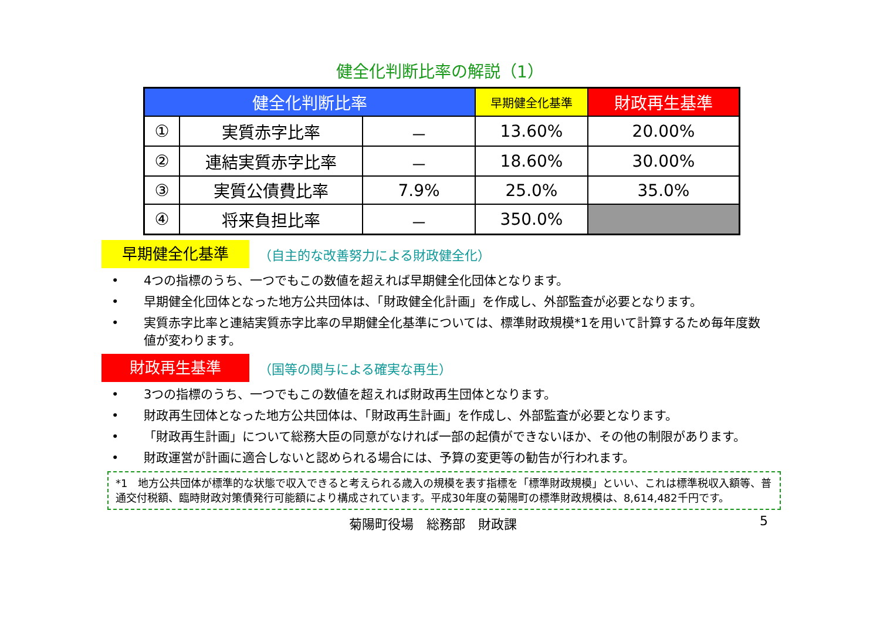健全化判断比率の解説（1）
| 健全化判断比率 | | | 早期健全化基準 | 財政再生基準 |
| ① | 実質赤字比率 | － | 13.60% | 20.00% |
| ② | 連結実質赤字比率 | － | 18.60% | 30.00% |
| ③ | 実質公債費比率 | 7.9% | 25.0% | 35.0% |
| ④ | 将来負担比率 | － | 350.0% | |
早期健全化基準
（自主的な改善努力による財政健全化）
• 4つの指標のうち、一つでもこの数値を超えれば早期健全化団体となります。
• 早期健全化団体となった地方公共団体は、「財政健全化計画」を作成し、外部監査が必要となります。
• 実質赤字比率と連結実質赤字比率の早期健全化基準については、標準財政規模*1を用いて計算するため毎年度数値が変わります。
財政再生基準
（国等の関与による確実な再生）
• 3つの指標のうち、一つでもこの数値を超えれば財政再生団体となります。
• 財政再生団体となった地方公共団体は、「財政再生計画」を作成し、外部監査が必要となります。
• 「財政再生計画」について総務大臣の同意がなければ一部の起債ができないほか、その他の制限があります。
• 財政運営が計画に適合しないと認められる場合には、予算の変更等の勧告が行われます。
*1　地方公共団体が標準的な状態で収入できると考えられる歳入の規模を表す指標を「標準財政規模」といい、これは標準税収入額等、普通交付税額、臨時財政対策債発行可能額により構成されています。平成30年度の菊陽町の標準財政規模は、8,614,482千円です。
菊陽町役場　総務部　財政課 5